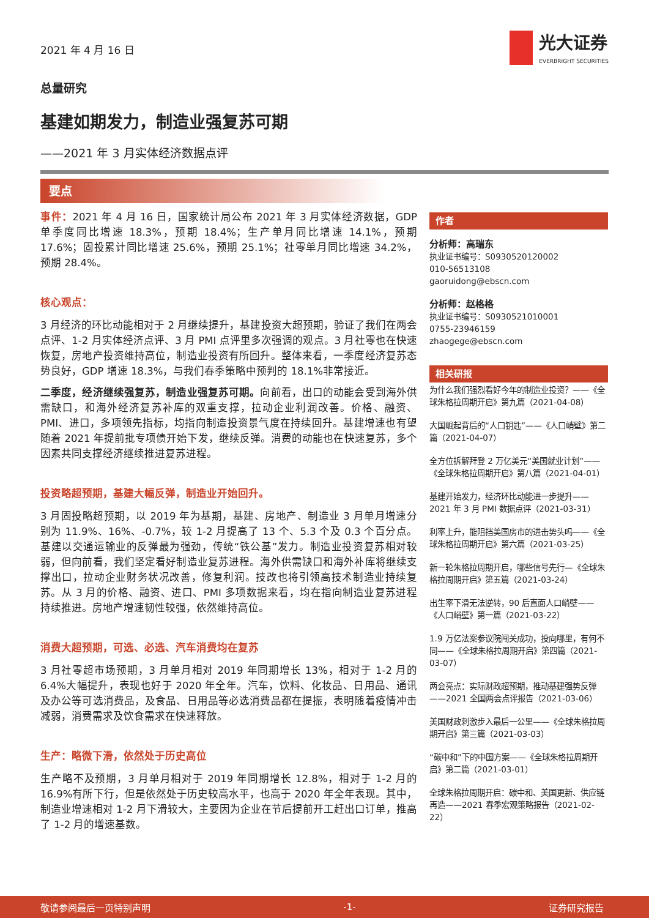2021 年 4 月 16 日
光大证券
EVERBRIGHT SECURITIES
总量研究
基建如期发力，制造业强复苏可期
——2021 年 3 月实体经济数据点评
要点
事件：2021 年 4 月 16 日，国家统计局公布 2021 年 3 月实体经济数据，GDP 单季度同比增速 18.3%，预期 18.4%；生产单月同比增速 14.1%，预期 17.6%；固投累计同比增速 25.6%，预期 25.1%；社零单月同比增速 34.2%，预期 28.4%。
核心观点：
3 月经济的环比动能相对于 2 月继续提升，基建投资大超预期，验证了我们在两会点评、1-2 月实体经济点评、3 月 PMI 点评里多次强调的观点。3 月社零也在快速恢复，房地产投资维持高位，制造业投资有所回升。整体来看，一季度经济复苏态势良好，GDP 增速 18.3%，与我们春季策略中预判的 18.1%非常接近。
二季度，经济继续强复苏，制造业强复苏可期。向前看，出口的动能会受到海外供需缺口，和海外经济复苏补库的双重支撑，拉动企业利润改善。价格、融资、PMI、进口，多项领先指标，均指向制造投资景气度在持续回升。基建增速也有望随着 2021 年提前批专项债开始下发，继续反弹。消费的动能也在快速复苏，多个因素共同支撑经济继续推进复苏进程。
投资略超预期，基建大幅反弹，制造业开始回升。
3 月固投略超预期，以 2019 年为基期，基建、房地产、制造业 3 月单月增速分别为 11.9%、16%、-0.7%，较 1-2 月提高了 13 个、5.3 个及 0.3 个百分点。基建以交通运输业的反弹最为强劲，传统“铁公基”发力。制造业投资复苏相对较弱，但向前看，我们坚定看好制造业复苏进程。海外供需缺口和海外补库将继续支撑出口，拉动企业财务状况改善，修复利润。技改也将引领高技术制造业持续复苏。从 3 月的价格、融资、进口、PMI 多项数据来看，均在指向制造业复苏进程持续推进。房地产增速韧性较强，依然维持高位。
消费大超预期，可选、必选、汽车消费均在复苏
3 月社零超市场预期，3 月单月相对 2019 年同期增长 13%，相对于 1-2 月的 6.4%大幅提升，表现也好于 2020 年全年。汽车，饮料、化妆品、日用品、通讯及办公等可选消费品，及食品、日用品等必选消费品都在提振，表明随着疫情冲击减弱，消费需求及饮食需求在快速释放。
生产：略微下滑，依然处于历史高位
生产略不及预期，3 月单月相对于 2019 年同期增长 12.8%，相对于 1-2 月的 16.9%有所下行，但是依然处于历史较高水平，也高于 2020 年全年表现。其中，制造业增速相对 1-2 月下滑较大，主要因为企业在节后提前开工赶出口订单，推高了 1-2 月的增速基数。
作者
分析师：高瑞东
执业证书编号：S0930520120002
010-56513108
gaoruidong@ebscn.com
分析师：赵格格
执业证书编号：S0930521010001
0755-23946159
zhaogege@ebscn.com
相关研报
为什么我们强烈看好今年的制造业投资？——《全球朱格拉周期开启》第九篇（2021-04-08）
大国崛起背后的“人口钥匙”——《人口峭壁》第二篇（2021-04-07）
全方位拆解拜登 2 万亿美元“美国就业计划”——《全球朱格拉周期开启》第八篇（2021-04-01）
基建开始发力，经济环比动能进一步提升——2021 年 3 月 PMI 数据点评（2021-03-31）
利率上升，能阻挡美国房市的进击势头吗——《全球朱格拉周期开启》第六篇（2021-03-25）
新一轮朱格拉周期开启，哪些信号先行—《全球朱格拉周期开启》第五篇（2021-03-24）
出生率下滑无法逆转，90 后直面人口峭壁——《人口峭壁》第一篇（2021-03-22）
1.9 万亿法案参议院闯关成功，投向哪里，有何不同——《全球朱格拉周期开启》第四篇（2021-03-07）
两会亮点：实际财政超预期，推动基建强势反弹——2021 全国两会点评报告（2021-03-06）
美国财政刺激步入最后一公里——《全球朱格拉周期开启》第三篇（2021-03-03）
“碳中和”下的中国方案——《全球朱格拉周期开启》第二篇（2021-03-01）
全球朱格拉周期开启：碳中和、美国更新、供应链再造——2021 春季宏观策略报告（2021-02-22）
敬请参阅最后一页特别声明 -1- 证券研究报告